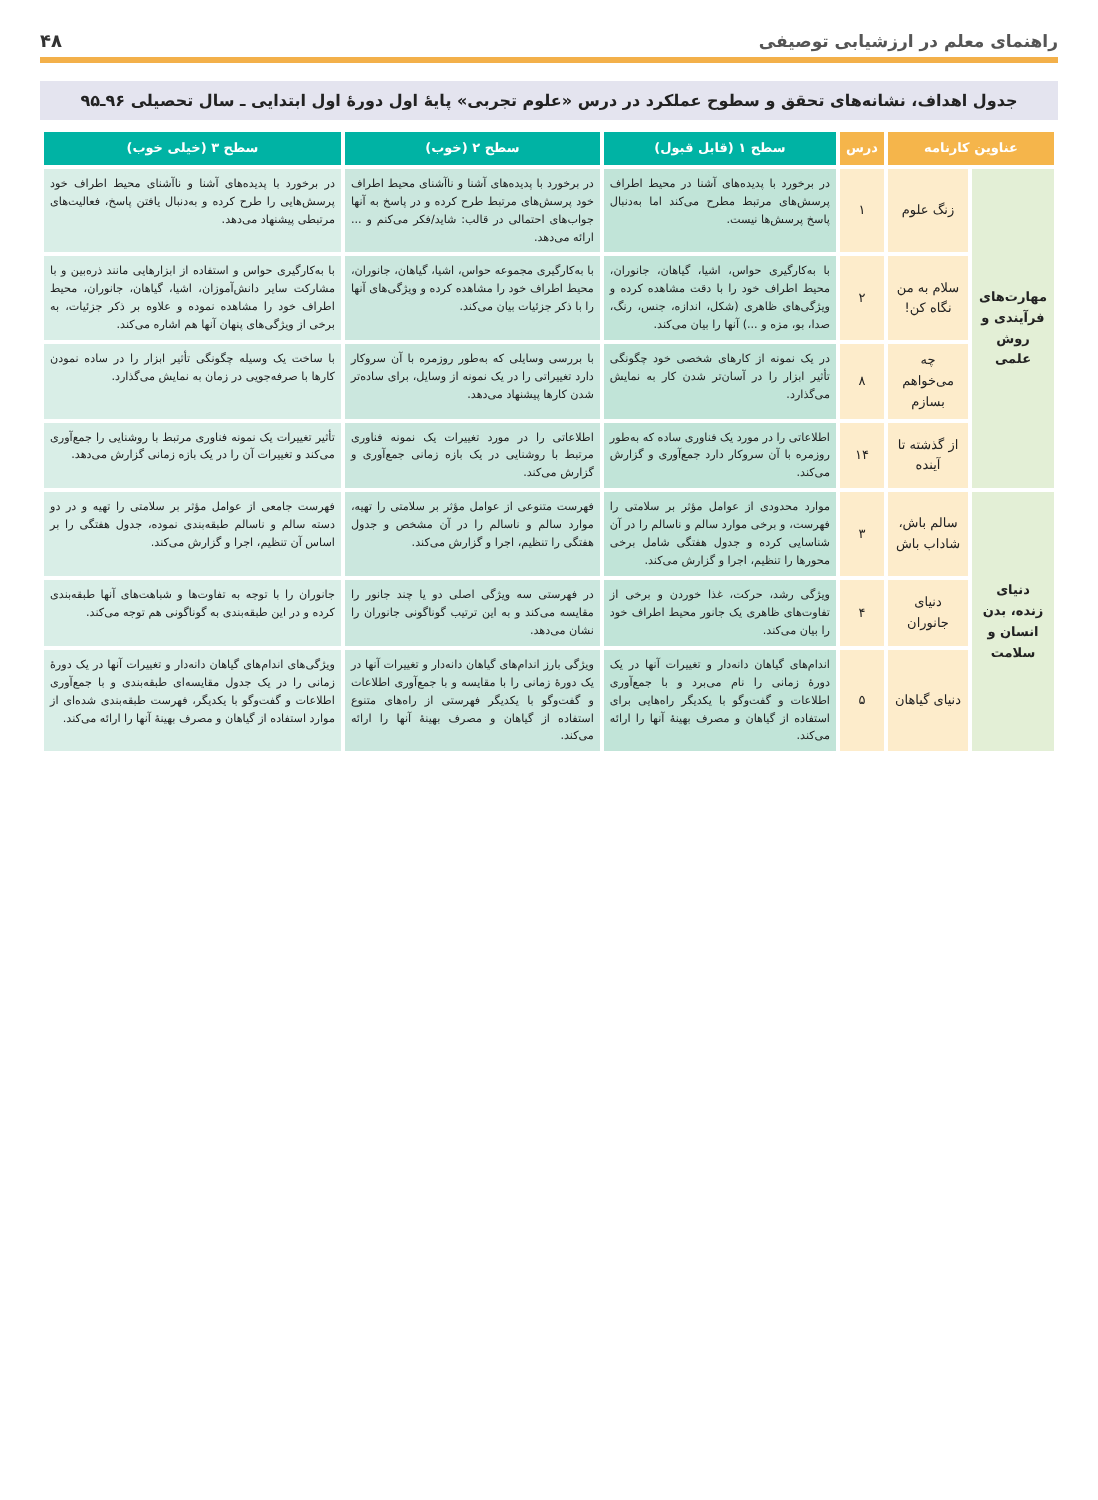راهنمای معلم در ارزشیابی توصیفی ۴۸
جدول اهداف، نشانه‌های تحقق و سطوح عملکرد در درس «علوم تجربی» پایهٔ اول دورهٔ اول ابتدایی ـ سال تحصیلی ۹۶ـ۹۵
| عناوین کارنامه | | درس | سطح ۱ (قابل قبول) | سطح ۲ (خوب) | سطح ۳ (خیلی خوب) |
| --- | --- | --- | --- | --- | --- |
| مهارت‌های فرآیندی و روش علمی | زنگ علوم | ۱ | در برخورد با پدیده‌های آشنا در محیط اطراف پرسش‌های مرتبط مطرح می‌کند اما به‌دنبال پاسخ پرسش‌ها نیست. | در برخورد با پدیده‌های آشنا و ناآشنای محیط اطراف خود پرسش‌های مرتبط طرح کرده و در پاسخ به آنها جواب‌های احتمالی در قالب: شاید/فکر می‌کنم و ... ارائه می‌دهد. | در برخورد با پدیده‌های آشنا و ناآشنای محیط اطراف خود پرسش‌هایی را طرح کرده و به‌دنبال یافتن پاسخ، فعالیت‌های مرتبطی پیشنهاد می‌دهد. |
| | سلام به من نگاه کن! | ۲ | با به‌کارگیری حواس، اشیا، گیاهان، جانوران، محیط اطراف خود را با دقت مشاهده کرده و ویژگی‌های ظاهری (شکل، اندازه، جنس، رنگ، صدا، بو، مزه و ...) آنها را بیان می‌کند. | با به‌کارگیری مجموعه حواس، اشیا، گیاهان، جانوران، محیط اطراف خود را مشاهده کرده و ویژگی‌های آنها را با ذکر جزئیات بیان می‌کند. | با به‌کارگیری حواس و استفاده از ابزارهایی مانند ذره‌بین و با مشارکت سایر دانش‌آموزان، اشیا، گیاهان، جانوران، محیط اطراف خود را مشاهده نموده و علاوه بر ذکر جزئیات، به برخی از ویژگی‌های پنهان آنها هم اشاره می‌کند. |
| | چه می‌خواهم بسازم | ۸ | در یک نمونه از کارهای شخصی خود چگونگی تأثیر ابزار را در آسان‌تر شدن کار به نمایش می‌گذارد. | با بررسی وسایلی که به‌طور روزمره با آن سروکار دارد تغییراتی را در یک نمونه از وسایل، برای ساده‌تر شدن کارها پیشنهاد می‌دهد. | با ساخت یک وسیله چگونگی تأثیر ابزار را در ساده نمودن کارها با صرفه‌جویی در زمان به نمایش می‌گذارد. |
| | از گذشته تا آینده | ۱۴ | اطلاعاتی را در مورد یک فناوری ساده که به‌طور روزمره با آن سروکار دارد جمع‌آوری و گزارش می‌کند. | اطلاعاتی را در مورد تغییرات یک نمونه فناوری مرتبط با روشنایی در یک بازه زمانی جمع‌آوری و گزارش می‌کند. | تأثیر تغییرات یک نمونه فناوری مرتبط با روشنایی را جمع‌آوری می‌کند و تغییرات آن را در یک بازه زمانی گزارش می‌دهد. |
| دنیای زنده، بدن انسان و سلامت | سالم باش، شاداب باش | ۳ | موارد محدودی از عوامل مؤثر بر سلامتی را فهرست، و برخی موارد سالم و ناسالم را در آن شناسایی کرده و جدول هفتگی شامل برخی محورها را تنظیم، اجرا و گزارش می‌کند. | فهرست متنوعی از عوامل مؤثر بر سلامتی را تهیه، موارد سالم و ناسالم را در آن مشخص و جدول هفتگی را تنظیم، اجرا و گزارش می‌کند. | فهرست جامعی از عوامل مؤثر بر سلامتی را تهیه و در دو دسته سالم و ناسالم طبقه‌بندی نموده، جدول هفتگی را بر اساس آن تنظیم، اجرا و گزارش می‌کند. |
| | دنیای جانوران | ۴ | ویژگی رشد، حرکت، غذا خوردن و برخی از تفاوت‌های ظاهری یک جانور محیط اطراف خود را بیان می‌کند. | در فهرستی سه ویژگی اصلی دو یا چند جانور را مقایسه می‌کند و به این ترتیب گوناگونی جانوران را نشان می‌دهد. | جانوران را با توجه به تفاوت‌ها و شباهت‌های آنها طبقه‌بندی کرده و در این طبقه‌بندی به گوناگونی هم توجه می‌کند. |
| | دنیای گیاهان | ۵ | اندام‌های گیاهان دانه‌دار و تغییرات آنها در یک دورهٔ زمانی را نام می‌برد و با جمع‌آوری اطلاعات و گفت‌وگو با یکدیگر راه‌هایی برای استفاده از گیاهان و مصرف بهینهٔ آنها را ارائه می‌کند. | ویژگی بارز اندام‌های گیاهان دانه‌دار و تغییرات آنها در یک دورهٔ زمانی را با مقایسه و با جمع‌آوری اطلاعات و گفت‌وگو با یکدیگر فهرستی از راه‌های متنوع استفاده از گیاهان و مصرف بهینهٔ آنها را ارائه می‌کند. | ویژگی‌های اندام‌های گیاهان دانه‌دار و تغییرات آنها در یک دورهٔ زمانی را در یک جدول مقایسه‌ای طبقه‌بندی و با جمع‌آوری اطلاعات و گفت‌وگو با یکدیگر، فهرست طبقه‌بندی شده‌ای از موارد استفاده از گیاهان و مصرف بهینهٔ آنها را ارائه می‌کند. |